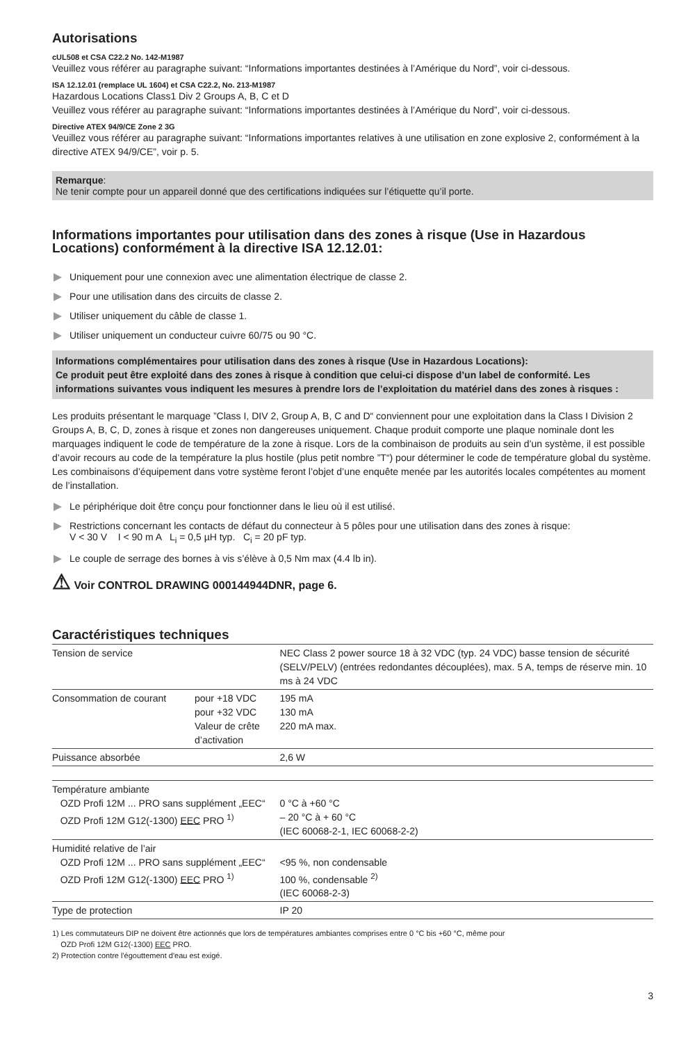Autorisations
cUL508 et CSA C22.2 No. 142-M1987
Veuillez vous référer au paragraphe suivant: “Informations importantes destinées à l’Amérique du Nord”, voir ci-dessous.
ISA 12.12.01 (remplace UL 1604) et CSA C22.2, No. 213-M1987
Hazardous Locations Class1 Div 2 Groups A, B, C et D
Veuillez vous référer au paragraphe suivant: “Informations importantes destinées à l’Amérique du Nord”, voir ci-dessous.
Directive ATEX 94/9/CE Zone 2 3G
Veuillez vous référer au paragraphe suivant: “Informations importantes relatives à une utilisation en zone explosive 2, conformément à la directive ATEX 94/9/CE”, voir p. 5.
Remarque:
Ne tenir compte pour un appareil donné que des certifications indiquées sur l’étiquette qu’il porte.
Informations importantes pour utilisation dans des zones à risque (Use in Hazardous Locations) conformément à la directive ISA 12.12.01:
Uniquement pour une connexion avec une alimentation électrique de classe 2.
Pour une utilisation dans des circuits de classe 2.
Utiliser uniquement du câble de classe 1.
Utiliser uniquement un conducteur cuivre 60/75 ou 90 °C.
Informations complémentaires pour utilisation dans des zones à risque (Use in Hazardous Locations):
Ce produit peut être exploité dans des zones à risque à condition que celui-ci dispose d’un label de conformité. Les informations suivantes vous indiquent les mesures à prendre lors de l’exploitation du matériel dans des zones à risques :
Les produits présentant le marquage ”Class I, DIV 2, Group A, B, C and D“ conviennent pour une exploitation dans la Class I Division 2 Groups A, B, C, D, zones à risque et zones non dangereuses uniquement. Chaque produit comporte une plaque nominale dont les marquages indiquent le code de température de la zone à risque. Lors de la combinaison de produits au sein d’un système, il est possible d’avoir recours au code de la température la plus hostile (plus petit nombre ”T“) pour déterminer le code de température global du système. Les combinaisons d’équipement dans votre système feront l’objet d’une enquête menée par les autorités locales compétentes au moment de l’installation.
Le périphérique doit être conçu pour fonctionner dans le lieu où il est utilisé.
Restrictions concernant les contacts de défaut du connecteur à 5 pôles pour une utilisation dans des zones à risque:
V < 30 V I < 90 m A L<sub>i</sub> = 0,5 µH typ. C<sub>i</sub> = 20 pF typ.
Le couple de serrage des bornes à vis s’élève à 0,5 Nm max (4.4 lb in).
⚠ Voir CONTROL DRAWING 000144944DNR, page 6.
Caractéristiques techniques
| Tension de service | | NEC Class 2 power source 18 à 32 VDC (typ. 24 VDC) basse tension de sécurité (SELV/PELV) (entrées redondantes découplées), max. 5 A, temps de réserve min. 10 ms à 24 VDC |
| Consommation de courant | pour +18 VDC pour +32 VDC Valeur de crête d’activation | 195 mA 130 mA 220 mA max. |
| Puissance absorbée | | 2,6 W |
| Température ambiante OZD Profi 12M ... PRO sans supplément „EEC“ OZD Profi 12M G12(-1300) EEC PRO <sup>1)</sup> | | 0 °C à +60 °C – 20 °C à + 60 °C (IEC 60068-2-1, IEC 60068-2-2) |
| Humidité relative de l’air OZD Profi 12M ... PRO sans supplément „EEC“ OZD Profi 12M G12(-1300) EEC PRO <sup>1)</sup> | | <95 %, non condensable 100 %, condensable <sup>2)</sup> (IEC 60068-2-3) |
| Type de protection | | IP 20 |
1) Les commutateurs DIP ne doivent être actionnés que lors de températures ambiantes comprises entre 0 °C bis +60 °C, même pour
OZD Profi 12M G12(-1300) EEC PRO.
2) Protection contre l'égouttement d'eau est exigé.
3